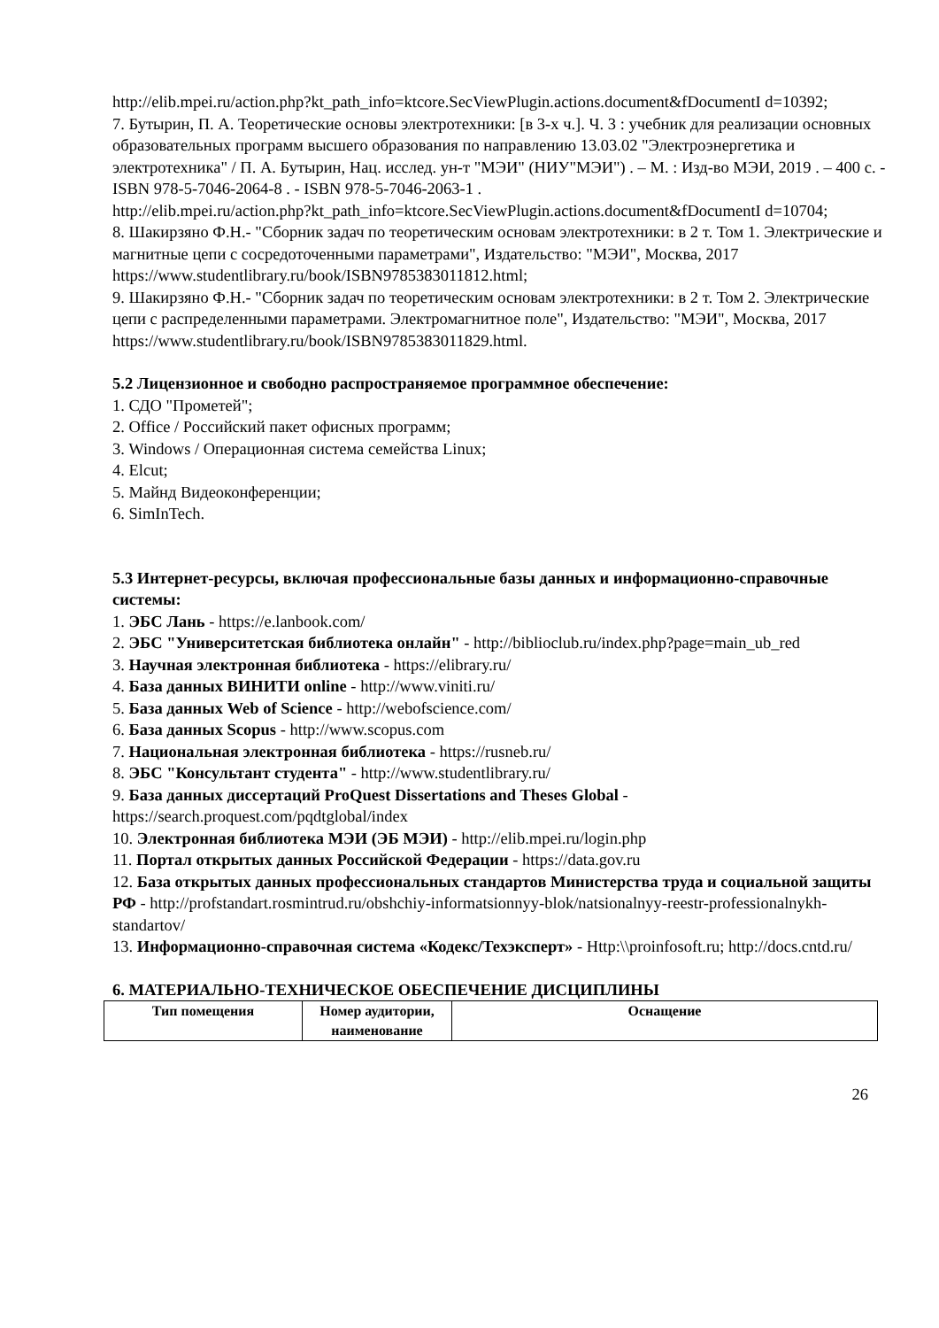http://elib.mpei.ru/action.php?kt_path_info=ktcore.SecViewPlugin.actions.document&fDocumentI d=10392;
7. Бутырин, П. А. Теоретические основы электротехники: [в 3-х ч.]. Ч. 3 : учебник для реализации основных образовательных программ высшего образования по направлению 13.03.02 "Электроэнергетика и электротехника" / П. А. Бутырин, Нац. исслед. ун-т "МЭИ" (НИУ"МЭИ") . – М. : Изд-во МЭИ, 2019 . – 400 с. - ISBN 978-5-7046-2064-8 . - ISBN 978-5-7046-2063-1 .
http://elib.mpei.ru/action.php?kt_path_info=ktcore.SecViewPlugin.actions.document&fDocumentI d=10704;
8. Шакирзяно Ф.Н.- "Сборник задач по теоретическим основам электротехники: в 2 т. Том 1. Электрические и магнитные цепи с сосредоточенными параметрами", Издательство: "МЭИ", Москва, 2017
https://www.studentlibrary.ru/book/ISBN9785383011812.html;
9. Шакирзяно Ф.Н.- "Сборник задач по теоретическим основам электротехники: в 2 т. Том 2. Электрические цепи с распределенными параметрами. Электромагнитное поле", Издательство: "МЭИ", Москва, 2017
https://www.studentlibrary.ru/book/ISBN9785383011829.html.
5.2 Лицензионное и свободно распространяемое программное обеспечение:
1. СДО "Прометей";
2. Office / Российский пакет офисных программ;
3. Windows / Операционная система семейства Linux;
4. Elcut;
5. Майнд Видеоконференции;
6. SimInTech.
5.3 Интернет-ресурсы, включая профессиональные базы данных и информационно-справочные системы:
1. ЭБС Лань - https://e.lanbook.com/
2. ЭБС "Университетская библиотека онлайн" - http://biblioclub.ru/index.php?page=main_ub_red
3. Научная электронная библиотека - https://elibrary.ru/
4. База данных ВИНИТИ online - http://www.viniti.ru/
5. База данных Web of Science - http://webofscience.com/
6. База данных Scopus - http://www.scopus.com
7. Национальная электронная библиотека - https://rusneb.ru/
8. ЭБС "Консультант студента" - http://www.studentlibrary.ru/
9. База данных диссертаций ProQuest Dissertations and Theses Global - https://search.proquest.com/pqdtglobal/index
10. Электронная библиотека МЭИ (ЭБ МЭИ) - http://elib.mpei.ru/login.php
11. Портал открытых данных Российской Федерации - https://data.gov.ru
12. База открытых данных профессиональных стандартов Министерства труда и социальной защиты РФ - http://profstandart.rosmintrud.ru/obshchiy-informatsionnyy-blok/natsionalnyy-reestr-professionalnykh-standartov/
13. Информационно-справочная система «Кодекс/Техэксперт» - Http:\\proinfosoft.ru; http://docs.cntd.ru/
6. МАТЕРИАЛЬНО-ТЕХНИЧЕСКОЕ ОБЕСПЕЧЕНИЕ ДИСЦИПЛИНЫ
| Тип помещения | Номер аудитории, наименование | Оснащение |
| --- | --- | --- |
26